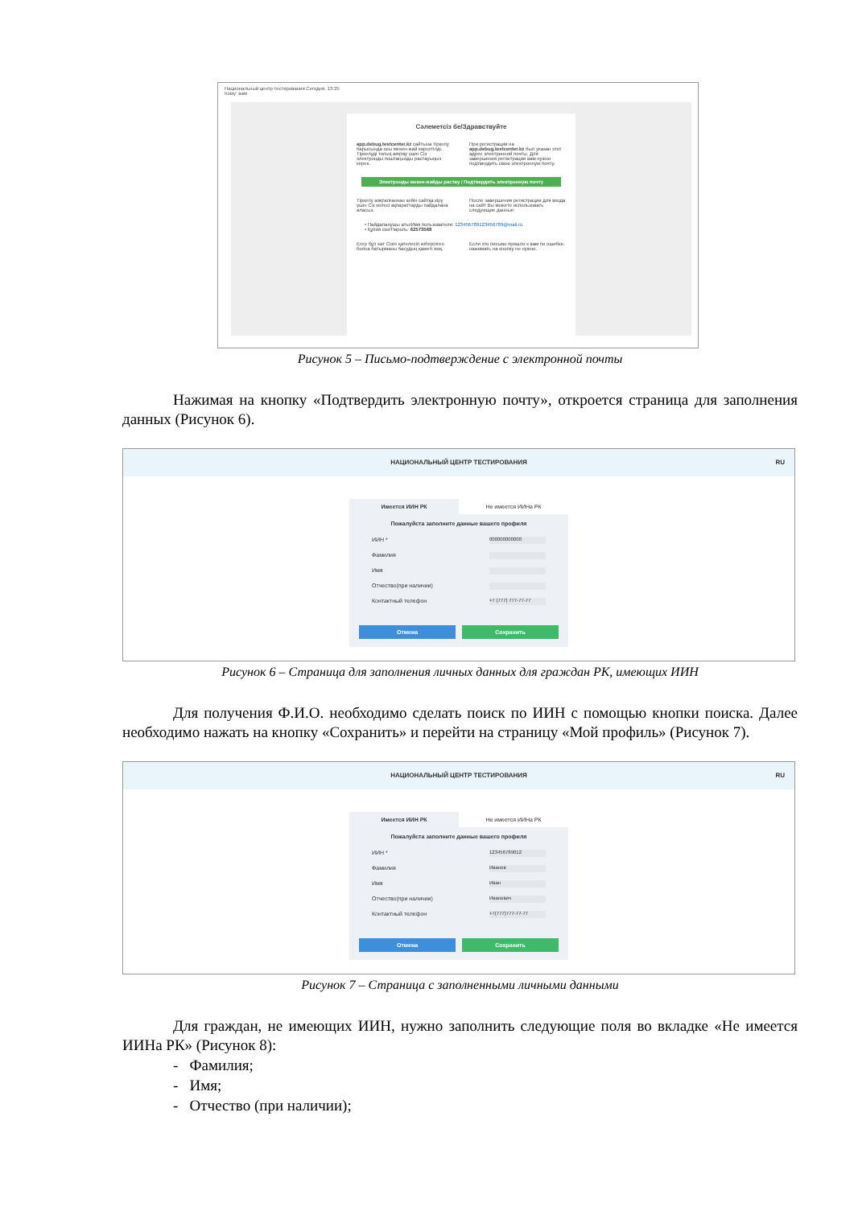Национальный центр тестирования Сегодня, 13:25
Кому: вам
Сәлеметсіз бе/Здравствуйте
app.debug.testcenter.kz сайтына тіркелу барысында осы мекен-жай көрсетілді. Тіркелуді толық аяқтау үшін Сіз электронды поштаңызды растауыңыз керек.
При регистрации на app.debug.testcenter.kz был указан этот адрес электронной почты. Для завершения регистрации вам нужно подтвердить свою электронную почту.
Электронды мекен-жайды растау / Подтвердить электронную почту
Тіркелу аяқталғаннан кейін сайтқа кіру үшін Сіз келесі ақпараттарды пайдалана аласыз.
После завершения регистрации для входа на сайт Вы можете использовать следующие данные:
• Пайдаланушы аты/Имя пользователя: 123456789123456789@mail.ru
• Құпия сөз/Пароль: 62573568
Егер бұл хат Сізге қателесіп жіберілген болса батырманы басудың қажеті жоқ.
Если это письмо пришло к вам по ошибке, нажимать на кнопку не нужно.
Рисунок 5 – Письмо-подтверждение с электронной почты
Нажимая на кнопку «Подтвердить электронную почту», откроется страница для заполнения данных (Рисунок 6).
НАЦИОНАЛЬНЫЙ ЦЕНТР ТЕСТИРОВАНИЯ RU
Имеется ИИН РК Не имеется ИИНа РК
Пожалуйста заполните данные вашего профиля
ИИН * 000000000000
Фамилия
Имя
Отчество(при наличии)
Контактный телефон +7 (777) 777-77-77
Отмена Сохранить
Рисунок 6 – Страница для заполнения личных данных для граждан РК, имеющих ИИН
Для получения Ф.И.О. необходимо сделать поиск по ИИН с помощью кнопки поиска. Далее необходимо нажать на кнопку «Сохранить» и перейти на страницу «Мой профиль» (Рисунок 7).
НАЦИОНАЛЬНЫЙ ЦЕНТР ТЕСТИРОВАНИЯ RU
Имеется ИИН РК Не имеется ИИНа РК
Пожалуйста заполните данные вашего профиля
ИИН * 123456789012
Фамилия Иванов
Имя Иван
Отчество(при наличии) Иванович
Контактный телефон +7(777)777-77-77
Отмена Сохранить
Рисунок 7 – Страница с заполненными личными данными
Для граждан, не имеющих ИИН, нужно заполнить следующие поля во вкладке «Не имеется ИИНа РК» (Рисунок 8):
- Фамилия;
- Имя;
- Отчество (при наличии);